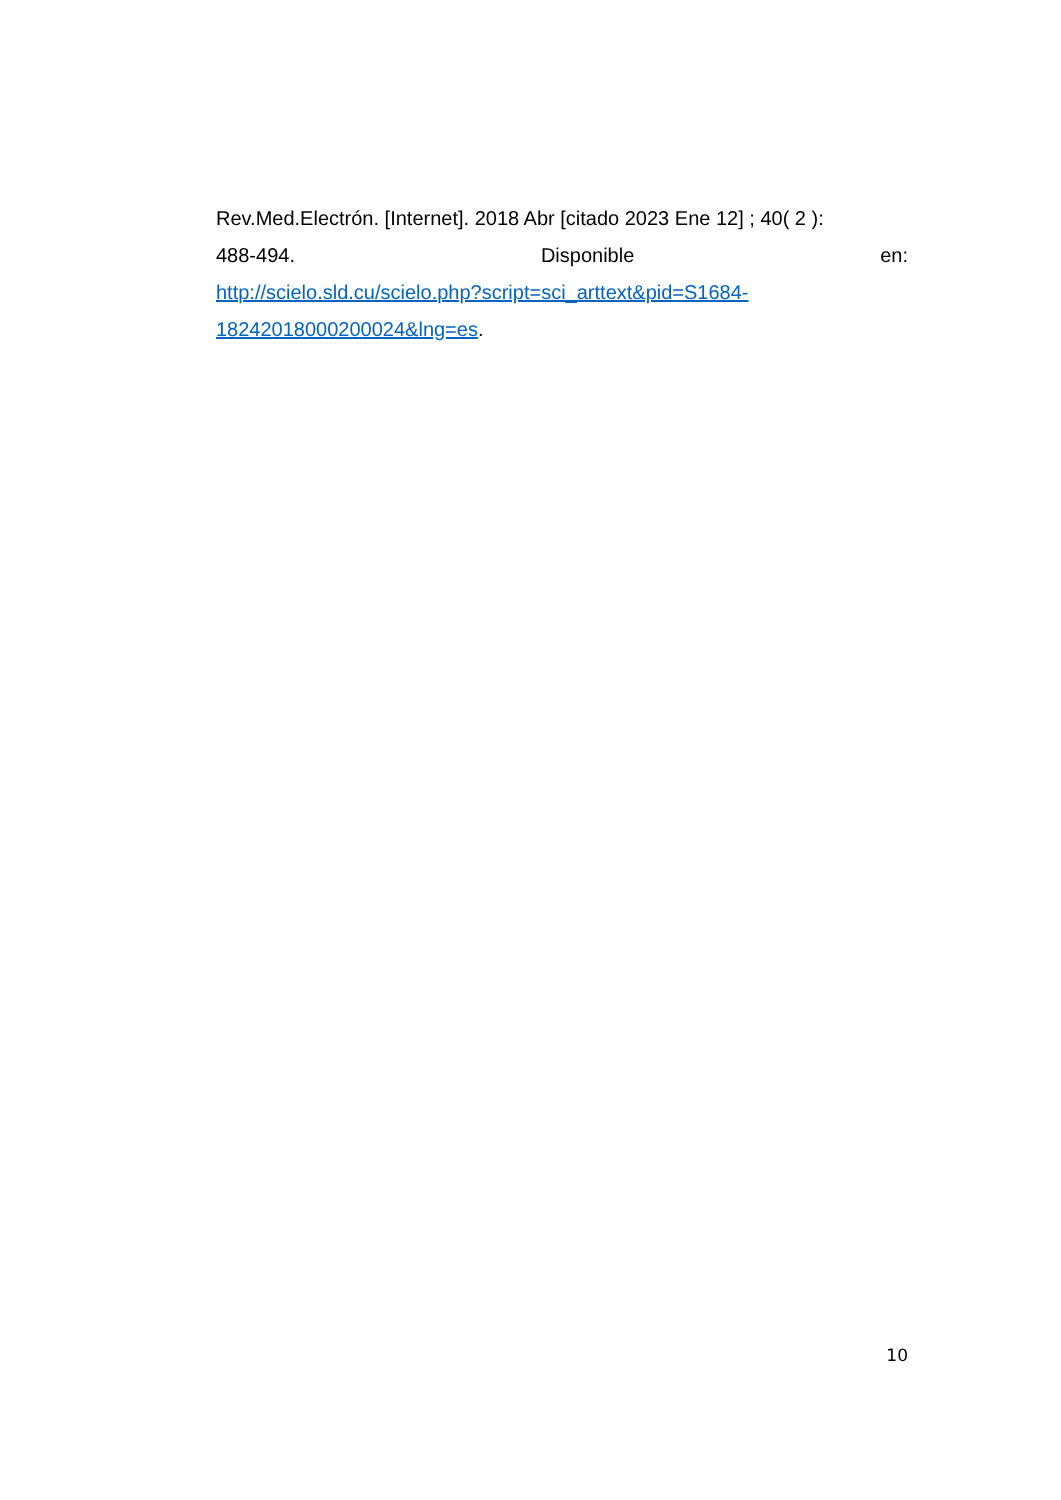Rev.Med.Electrón. [Internet]. 2018 Abr [citado 2023 Ene 12] ; 40( 2 ):
488-494. Disponible en:
http://scielo.sld.cu/scielo.php?script=sci_arttext&pid=S1684-
18242018000200024&lng=es.
10